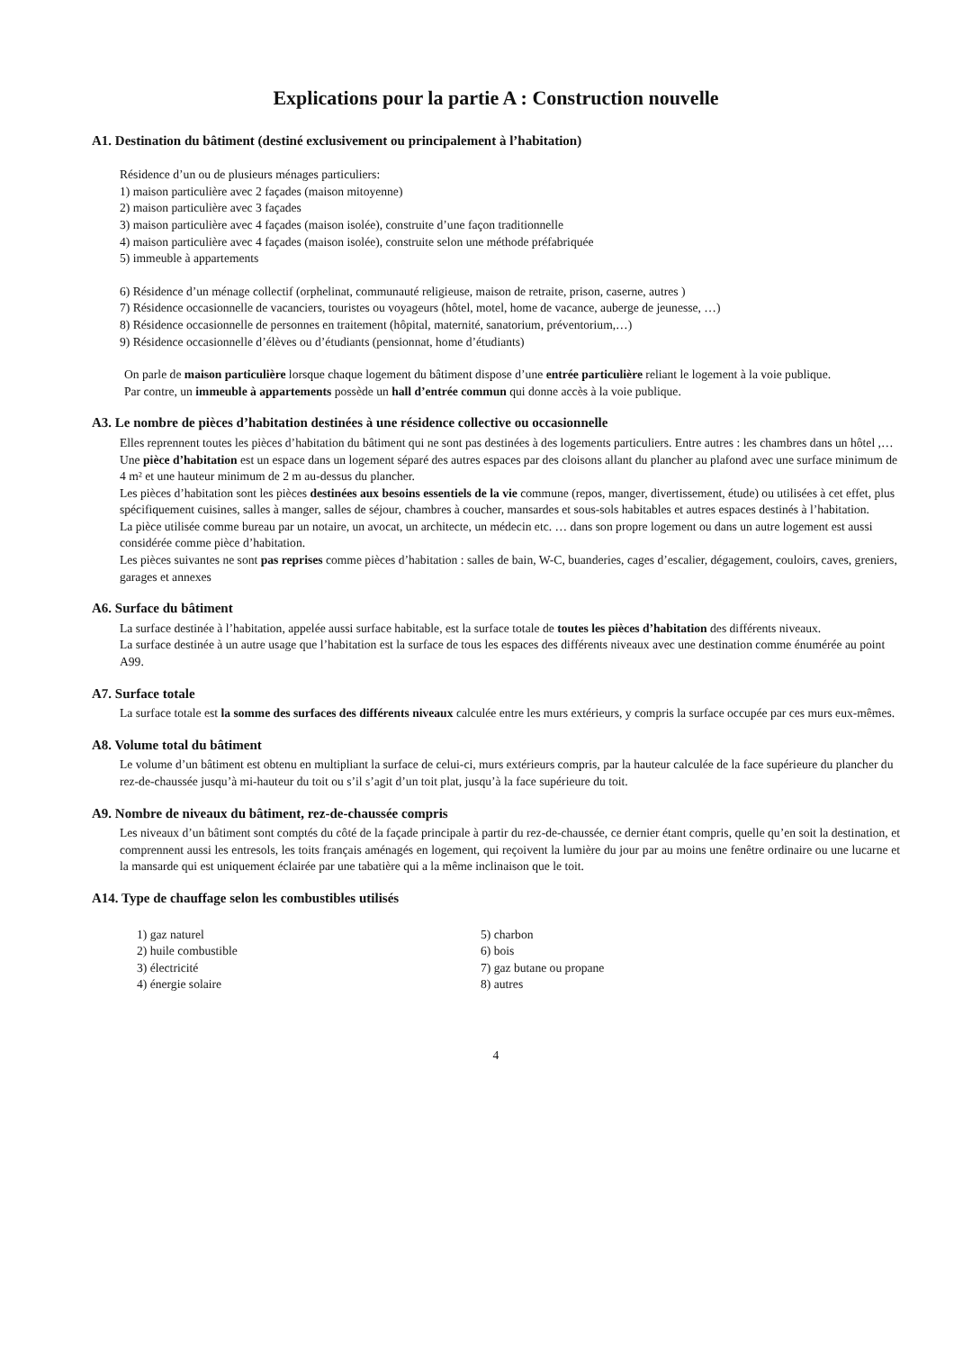Explications pour la partie A : Construction nouvelle
A1. Destination du bâtiment (destiné exclusivement ou principalement à l’habitation)
Résidence d’un ou de plusieurs ménages particuliers:
1) maison particulière avec 2 façades (maison mitoyenne)
2) maison particulière avec 3 façades
3) maison particulière avec 4 façades (maison isolée), construite d’une façon traditionnelle
4) maison particulière avec 4 façades (maison isolée), construite selon une méthode préfabriquée
5) immeuble à appartements
6) Résidence d’un ménage collectif (orphelinat, communauté religieuse, maison de retraite, prison, caserne, autres )
7) Résidence occasionnelle de vacanciers, touristes ou voyageurs (hôtel, motel, home de vacance, auberge de jeunesse, …)
8) Résidence occasionnelle de personnes en traitement (hôpital, maternité, sanatorium, préventorium,…)
9) Résidence occasionnelle d’élèves ou d’étudiants (pensionnat, home d’étudiants)
On parle de maison particulière lorsque chaque logement du bâtiment dispose d’une entrée particulière reliant le logement à la voie publique.
Par contre, un immeuble à appartements possède un hall d’entrée commun qui donne accès à la voie publique.
A3. Le nombre de pièces d’habitation destinées à une résidence collective ou occasionnelle
Elles reprennent toutes les pièces d’habitation du bâtiment qui ne sont pas destinées à des logements particuliers. Entre autres : les chambres dans un hôtel ,…
Une pièce d’habitation est un espace dans un logement séparé des autres espaces par des cloisons allant du plancher au plafond avec une surface minimum de 4 m² et une hauteur minimum de 2 m au-dessus du plancher.
Les pièces d’habitation sont les pièces destinées aux besoins essentiels de la vie commune (repos, manger, divertissement, étude) ou utilisées à cet effet, plus spécifiquement cuisines, salles à manger, salles de séjour, chambres à coucher, mansardes et sous-sols habitables et autres espaces destinés à l’habitation.
La pièce utilisée comme bureau par un notaire, un avocat, un architecte, un médecin etc. … dans son propre logement ou dans un autre logement est aussi considérée comme pièce d’habitation.
Les pièces suivantes ne sont pas reprises comme pièces d’habitation : salles de bain, W-C, buanderies, cages d’escalier, dégagement, couloirs, caves, greniers, garages et annexes
A6. Surface du bâtiment
La surface destinée à l’habitation, appelée aussi surface habitable, est la surface totale de toutes les pièces d’habitation des différents niveaux.
La surface destinée à un autre usage que l’habitation est la surface de tous les espaces des différents niveaux avec une destination comme énumérée au point A99.
A7. Surface totale
La surface totale est la somme des surfaces des différents niveaux calculée entre les murs extérieurs, y compris la surface occupée par ces murs eux-mêmes.
A8. Volume total du bâtiment
Le volume d’un bâtiment est obtenu en multipliant la surface de celui-ci, murs extérieurs compris, par la hauteur calculée de la face supérieure du plancher du rez-de-chaussée jusqu’à mi-hauteur du toit ou s’il s’agit d’un toit plat, jusqu’à la face supérieure du toit.
A9. Nombre de niveaux du bâtiment, rez-de-chaussée compris
Les niveaux d’un bâtiment sont comptés du côté de la façade principale à partir du rez-de-chaussée, ce dernier étant compris, quelle qu’en soit la destination, et comprennent aussi les entresols, les toits français aménagés en logement, qui reçoivent la lumière du jour par au moins une fenêtre ordinaire ou une lucarne et la mansarde qui est uniquement éclairée par une tabatière qui a la même inclinaison que le toit.
A14. Type de chauffage selon les combustibles utilisés
1) gaz naturel
2) huile combustible
3) électricité
4) énergie solaire
5) charbon
6) bois
7) gaz butane ou propane
8) autres
4